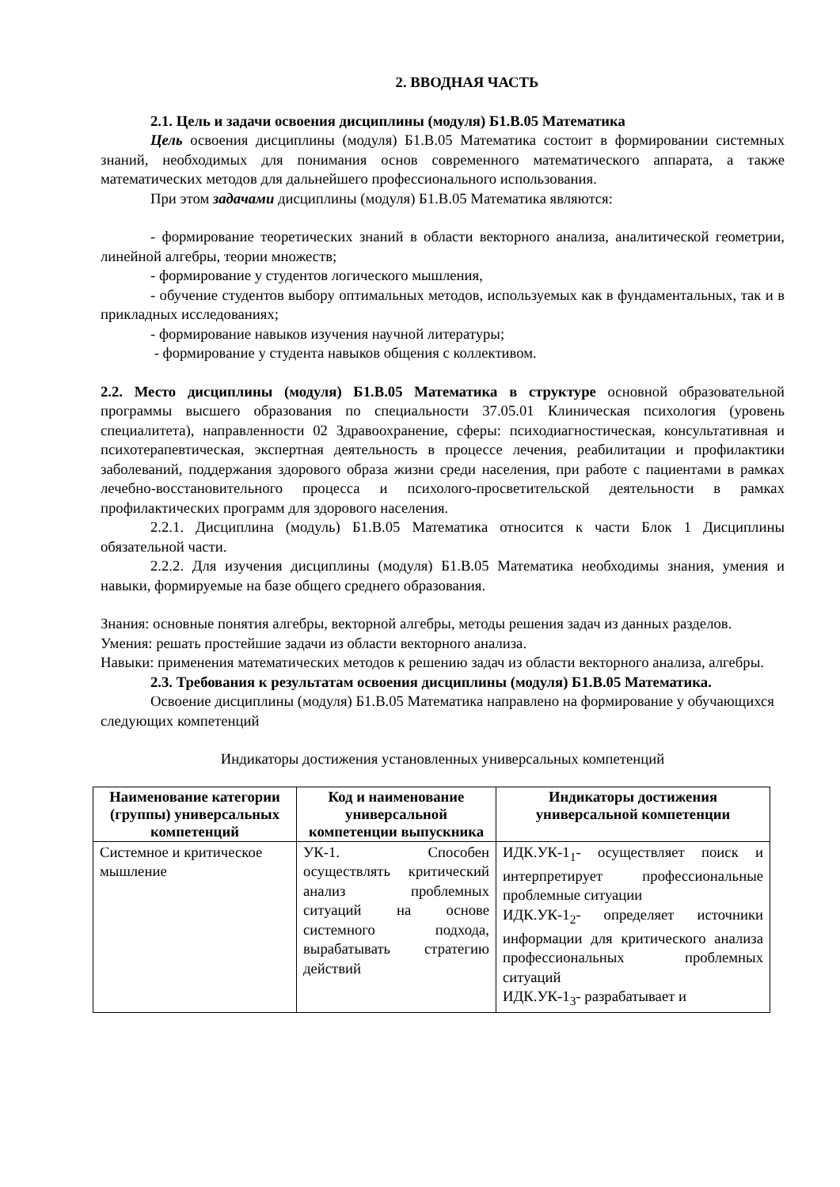2. ВВОДНАЯ ЧАСТЬ
2.1. Цель и задачи освоения дисциплины (модуля) Б1.В.05 Математика
Цель освоения дисциплины (модуля) Б1.В.05 Математика состоит в формировании системных знаний, необходимых для понимания основ современного математического аппарата, а также математических методов для дальнейшего профессионального использования.
При этом задачами дисциплины (модуля) Б1.В.05 Математика являются:
- формирование теоретических знаний в области векторного анализа, аналитической геометрии, линейной алгебры, теории множеств;
- формирование у студентов логического мышления,
- обучение студентов выбору оптимальных методов, используемых как в фундаментальных, так и в прикладных исследованиях;
- формирование навыков изучения научной литературы;
- формирование у студента навыков общения с коллективом.
2.2. Место дисциплины (модуля) Б1.В.05 Математика в структуре основной образовательной программы высшего образования по специальности 37.05.01 Клиническая психология (уровень специалитета), направленности 02 Здравоохранение, сферы: психодиагностическая, консультативная и психотерапевтическая, экспертная деятельность в процессе лечения, реабилитации и профилактики заболеваний, поддержания здорового образа жизни среди населения, при работе с пациентами в рамках лечебно-восстановительного процесса и психолого-просветительской деятельности в рамках профилактических программ для здорового населения.
2.2.1. Дисциплина (модуль) Б1.В.05 Математика относится к части Блок 1 Дисциплины обязательной части.
2.2.2. Для изучения дисциплины (модуля) Б1.В.05 Математика необходимы знания, умения и навыки, формируемые на базе общего среднего образования.
Знания: основные понятия алгебры, векторной алгебры, методы решения задач из данных разделов.
Умения: решать простейшие задачи из области векторного анализа.
Навыки: применения математических методов к решению задач из области векторного анализа, алгебры.
2.3. Требования к результатам освоения дисциплины (модуля) Б1.В.05 Математика.
Освоение дисциплины (модуля) Б1.В.05 Математика направлено на формирование у обучающихся следующих компетенций
Индикаторы достижения установленных универсальных компетенций
| Наименование категории (группы) универсальных компетенций | Код и наименование универсальной компетенции выпускника | Индикаторы достижения универсальной компетенции |
| --- | --- | --- |
| Системное и критическое мышление | УК-1. Способен осуществлять критический анализ проблемных ситуаций на основе системного подхода, вырабатывать стратегию действий | ИДК.УК-1<sub>1</sub>- осуществляет поиск и интерпретирует профессиональные проблемные ситуации ИДК.УК-1<sub>2</sub>- определяет источники информации для критического анализа профессиональных проблемных ситуаций ИДК.УК-1<sub>3</sub>- разрабатывает и |